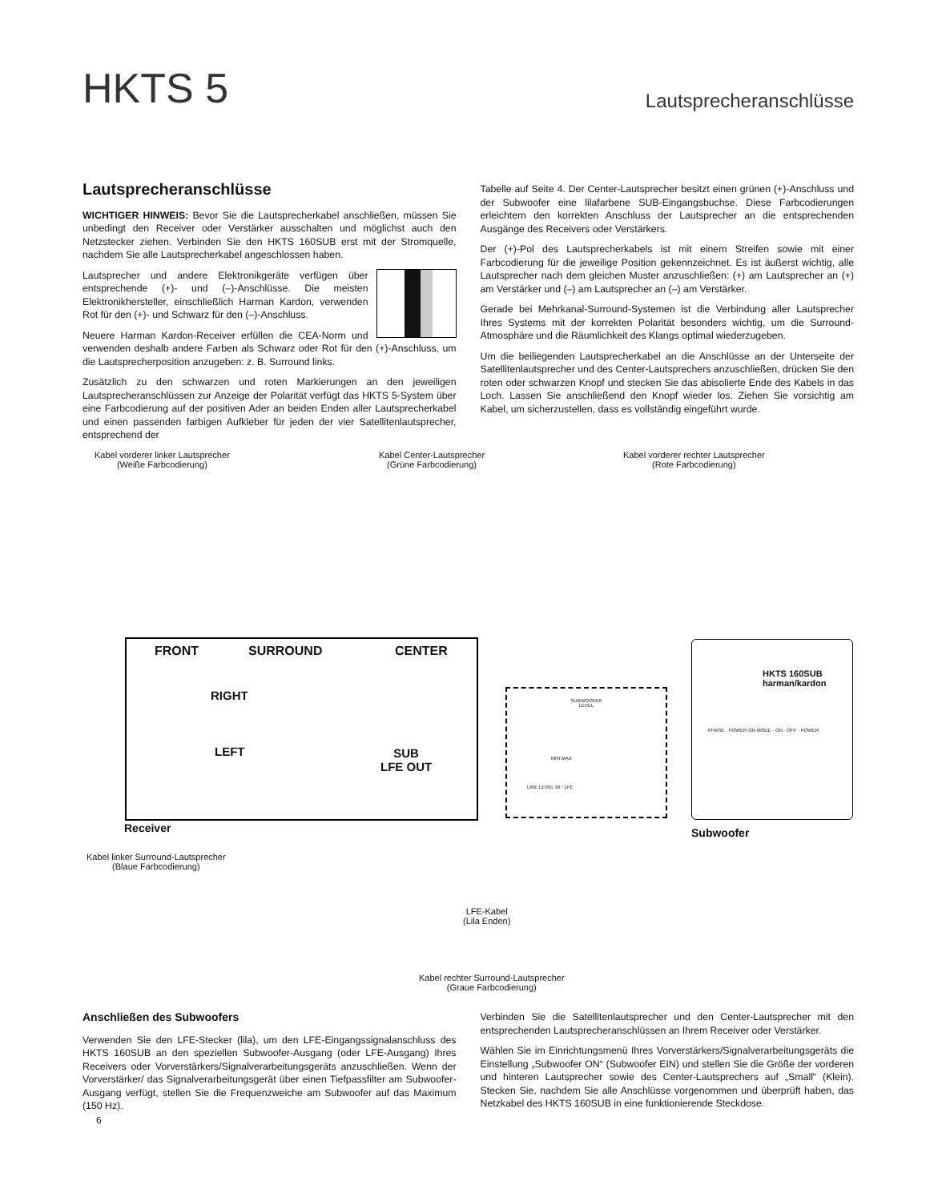HKTS 5 Lautsprecheranschlüsse
Lautsprecheranschlüsse
WICHTIGER HINWEIS: Bevor Sie die Lautsprecherkabel anschließen, müssen Sie unbedingt den Receiver oder Verstärker ausschalten und möglichst auch den Netzstecker ziehen. Verbinden Sie den HKTS 160SUB erst mit der Stromquelle, nachdem Sie alle Lautsprecherkabel angeschlossen haben.
Lautsprecher und andere Elektronikgeräte verfügen über entsprechende (+)- und (–)-Anschlüsse. Die meisten Elektronikhersteller, einschließlich Harman Kardon, verwenden Rot für den (+)- und Schwarz für den (–)-Anschluss.
Neuere Harman Kardon-Receiver erfüllen die CEA-Norm und verwenden deshalb andere Farben als Schwarz oder Rot für den (+)-Anschluss, um die Lautsprecherposition anzugeben: z. B. Surround links.
Zusätzlich zu den schwarzen und roten Markierungen an den jeweiligen Lautsprecheranschlüssen zur Anzeige der Polarität verfügt das HKTS 5-System über eine Farbcodierung auf der positiven Ader an beiden Enden aller Lautsprecherkabel und einen passenden farbigen Aufkleber für jeden der vier Satellitenlautsprecher, entsprechend der
Tabelle auf Seite 4. Der Center-Lautsprecher besitzt einen grünen (+)-Anschluss und der Subwoofer eine lilafarbene SUB-Eingangsbuchse. Diese Farbcodierungen erleichtern den korrekten Anschluss der Lautsprecher an die entsprechenden Ausgänge des Receivers oder Verstärkers.
Der (+)-Pol des Lautsprecherkabels ist mit einem Streifen sowie mit einer Farbcodierung für die jeweilige Position gekennzeichnet. Es ist äußerst wichtig, alle Lautsprecher nach dem gleichen Muster anzuschließen: (+) am Lautsprecher an (+) am Verstärker und (–) am Lautsprecher an (–) am Verstärker.
Gerade bei Mehrkanal-Surround-Systemen ist die Verbindung aller Lautsprecher Ihres Systems mit der korrekten Polarität besonders wichtig, um die Surround-Atmosphäre und die Räumlichkeit des Klangs optimal wiederzugeben.
Um die beiliegenden Lautsprecherkabel an die Anschlüsse an der Unterseite der Satellitenlautsprecher und des Center-Lautsprechers anzuschließen, drücken Sie den roten oder schwarzen Knopf und stecken Sie das abisolierte Ende des Kabels in das Loch. Lassen Sie anschließend den Knopf wieder los. Ziehen Sie vorsichtig am Kabel, um sicherzustellen, dass es vollständig eingeführt wurde.
Kabel vorderer linker Lautsprecher
(Weiße Farbcodierung)
Kabel Center-Lautsprecher
(Grüne Farbcodierung)
Kabel vorderer rechter Lautsprecher
(Rote Farbcodierung)
FRONT SURROUND CENTER
RIGHT
LEFT
SUB
LFE OUT
Receiver
SUBWOOFER
LEVEL
MIN MAX
LINE LEVEL IN · LFE
HKTS 160SUB
harman/kardon
PHASE · POWER ON MODE · ON · OFF · POWER
Subwoofer
Kabel linker Surround-Lautsprecher
(Blaue Farbcodierung)
LFE-Kabel
(Lila Enden)
Kabel rechter Surround-Lautsprecher
(Graue Farbcodierung)
Anschließen des Subwoofers
Verwenden Sie den LFE-Stecker (lila), um den LFE-Eingangssignalanschluss des HKTS 160SUB an den speziellen Subwoofer-Ausgang (oder LFE-Ausgang) Ihres Receivers oder Vorverstärkers/Signalverarbeitungsgeräts anzuschließen. Wenn der Vorverstärker/ das Signalverarbeitungsgerät über einen Tiefpassfilter am Subwoofer-Ausgang verfügt, stellen Sie die Frequenzweiche am Subwoofer auf das Maximum (150 Hz).
Verbinden Sie die Satellitenlautsprecher und den Center-Lautsprecher mit den entsprechenden Lautsprecheranschlüssen an Ihrem Receiver oder Verstärker.
Wählen Sie im Einrichtungsmenü Ihres Vorverstärkers/Signalverarbeitungsgeräts die Einstellung „Subwoofer ON“ (Subwoofer EIN) und stellen Sie die Größe der vorderen und hinteren Lautsprecher sowie des Center-Lautsprechers auf „Small“ (Klein). Stecken Sie, nachdem Sie alle Anschlüsse vorgenommen und überprüft haben, das Netzkabel des HKTS 160SUB in eine funktionierende Steckdose.
6